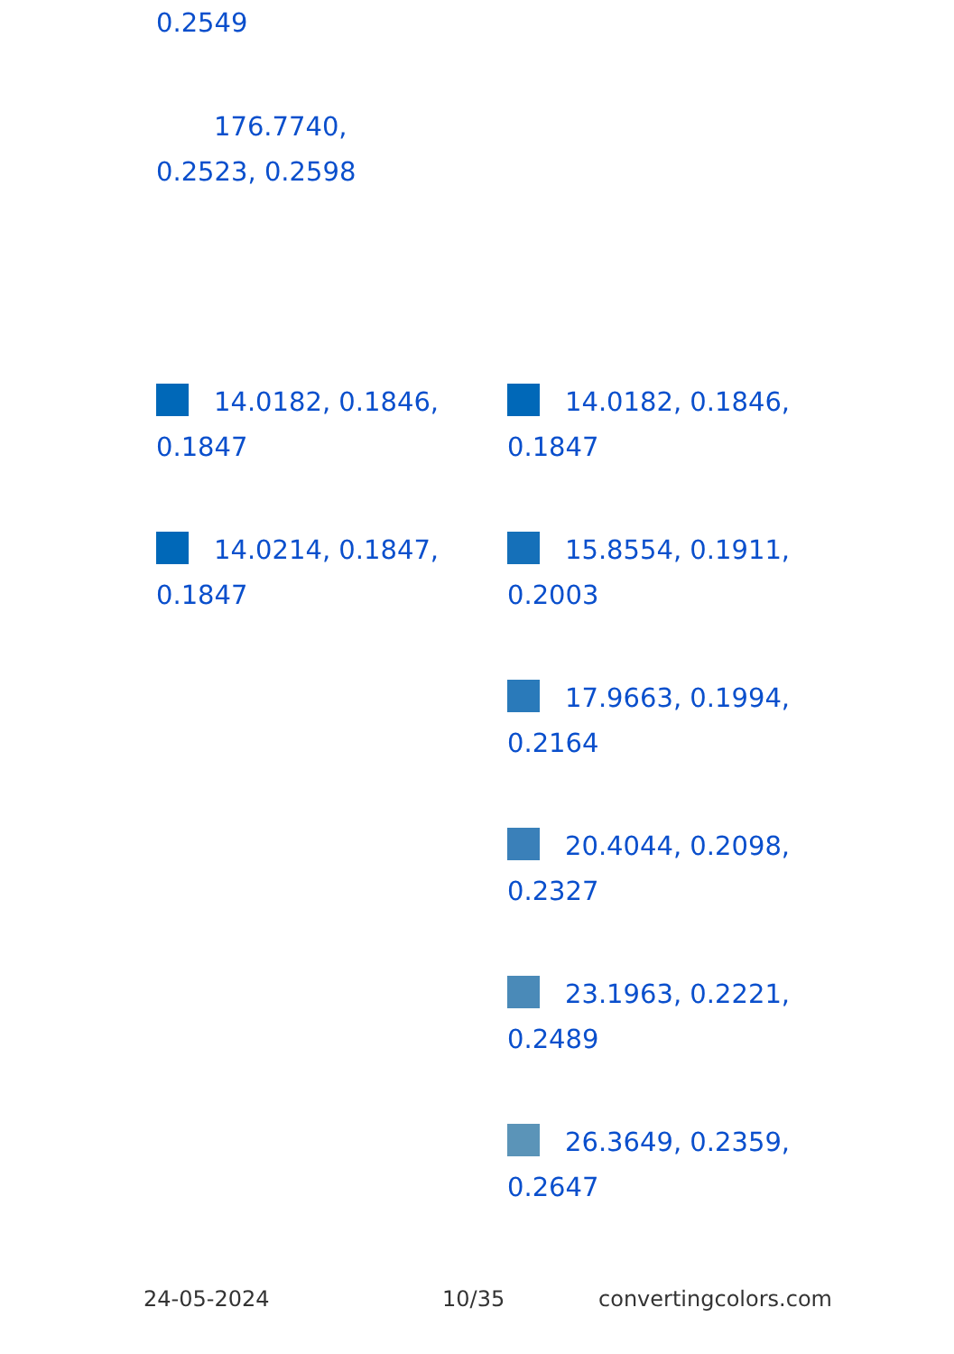0.2549
176.7740, 0.2523, 0.2598
14.0182, 0.1846, 0.1847
14.0214, 0.1847, 0.1847
14.0182, 0.1846, 0.1847
15.8554, 0.1911, 0.2003
17.9663, 0.1994, 0.2164
20.4044, 0.2098, 0.2327
23.1963, 0.2221, 0.2489
26.3649, 0.2359, 0.2647
24-05-2024 10/35 convertingcolors.com